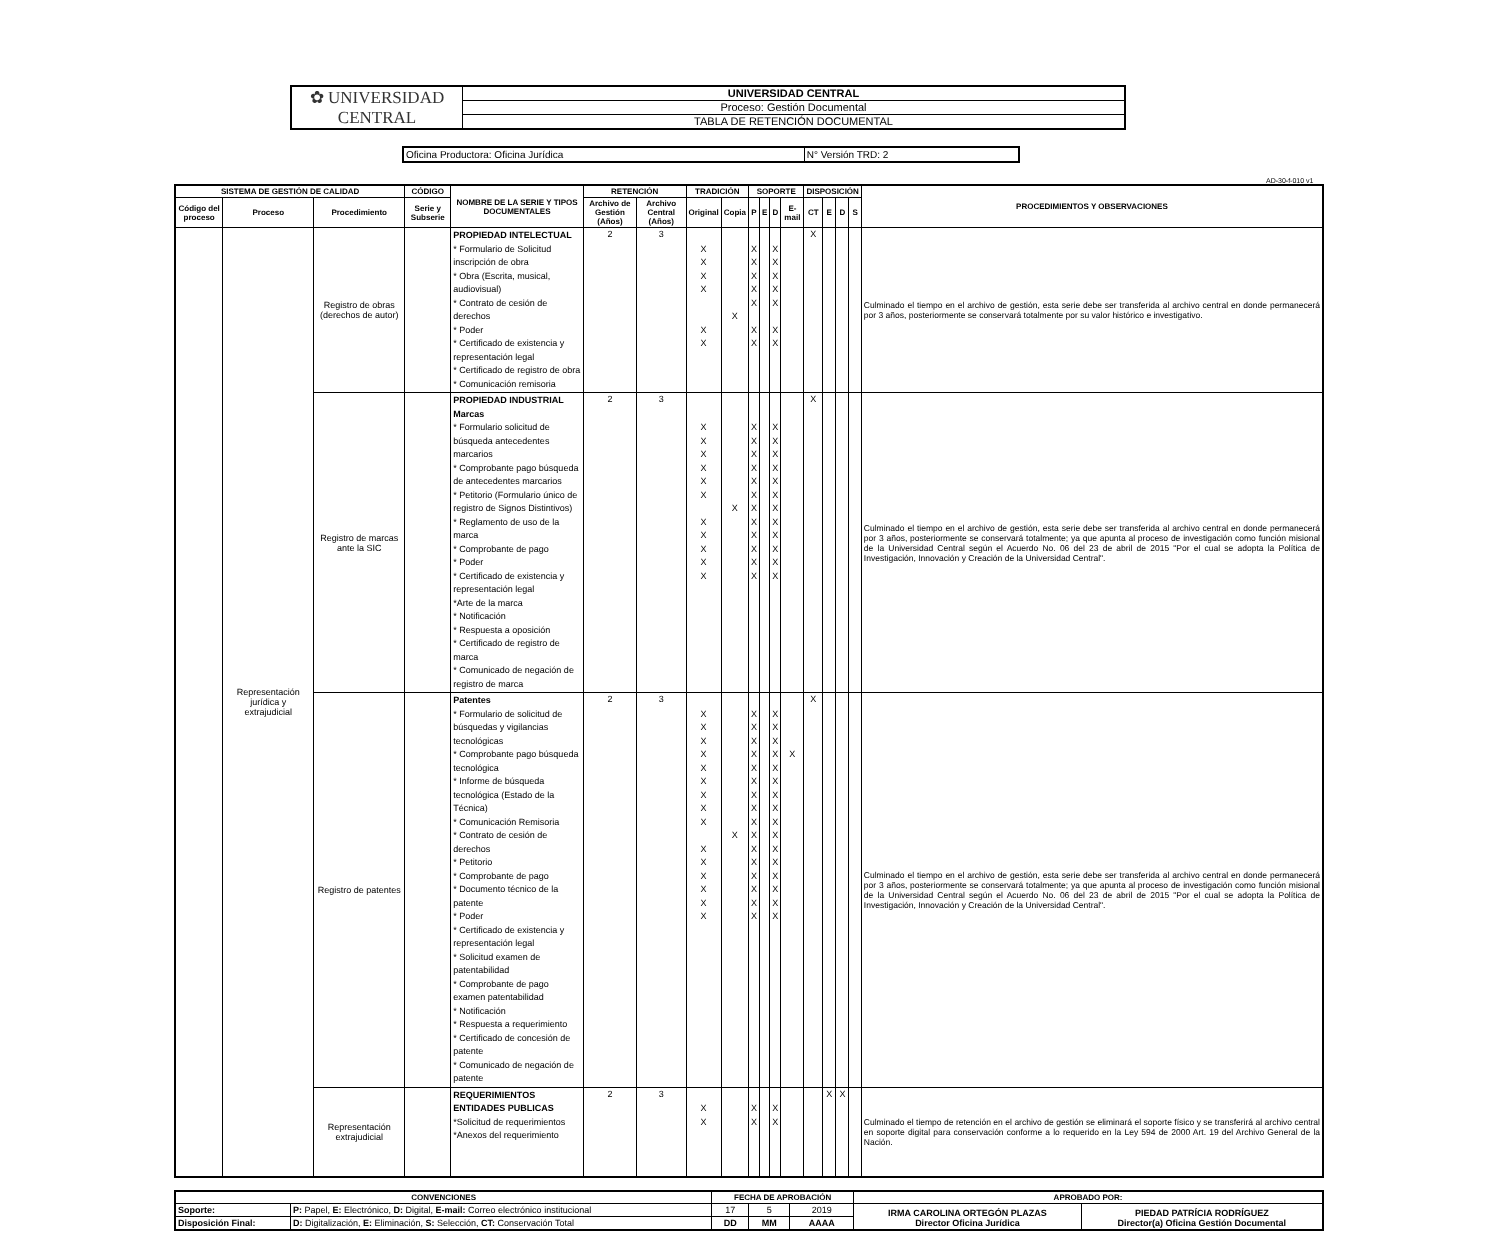| ✿ UNIVERSIDAD CENTRAL | UNIVERSIDAD CENTRAL |
| | Proceso: Gestión Documental |
| | TABLA DE RETENCIÓN DOCUMENTAL |
| Oficina Productora: Oficina Jurídica | N° Versión TRD: 2 |
AD-30-f-010 v1
| SISTEMA DE GESTIÓN DE CALIDAD | | | CÓDIGO | NOMBRE DE LA SERIE Y TIPOS DOCUMENTALES | RETENCIÓN | | TRADICIÓN | | SOPORTE | | | | DISPOSICIÓN | | | | PROCEDIMIENTOS Y OBSERVACIONES |
| --- | --- | --- | --- | --- | --- | --- | --- | --- | --- | --- | --- | --- | --- | --- | --- | --- | --- |
| Código del proceso | Proceso | Procedimiento | Serie y Subserie | | Archivo de Gestión (Años) | Archivo Central (Años) | Original | Copia | P | E | D | E-mail | CT | E | D | S | |
| | Representación jurídica y extrajudicial | Registro de obras (derechos de autor) | | PROPIEDAD INTELECTUAL * Formulario de Solicitud inscripción de obra * Obra (Escrita, musical, audiovisual) * Contrato de cesión de derechos * Poder * Certificado de existencia y representación legal * Certificado de registro de obra * Comunicación remisoria | 2 | 3 | X X X X X X | X | X X X X X X X | | X X X X X X X | | X | | | | Culminado el tiempo en el archivo de gestión, esta serie debe ser transferida al archivo central en donde permanecerá por 3 años, posteriormente se conservará totalmente por su valor histórico e investigativo. |
| | | Registro de marcas ante la SIC | | PROPIEDAD INDUSTRIAL Marcas * Formulario solicitud de búsqueda antecedentes marcarios * Comprobante pago búsqueda de antecedentes marcarios * Petitorio (Formulario único de registro de Signos Distintivos) * Reglamento de uso de la marca * Comprobante de pago * Poder * Certificado de existencia y representación legal *Arte de la marca * Notificación * Respuesta a oposición * Certificado de registro de marca * Comunicado de negación de registro de marca | 2 | 3 | X X X X X X X X X X X | X | X X X X X X X X X X X X | | X X X X X X X X X X X X | | X | | | | Culminado el tiempo en el archivo de gestión, esta serie debe ser transferida al archivo central en donde permanecerá por 3 años, posteriormente se conservará totalmente; ya que apunta al proceso de investigación como función misional de la Universidad Central según el Acuerdo No. 06 del 23 de abril de 2015 "Por el cual se adopta la Política de Investigación, Innovación y Creación de la Universidad Central". |
| | | Registro de patentes | | Patentes * Formulario de solicitud de búsquedas y vigilancias tecnológicas * Comprobante pago búsqueda tecnológica * Informe de búsqueda tecnológica (Estado de la Técnica) * Comunicación Remisoria * Contrato de cesión de derechos * Petitorio * Comprobante de pago * Documento técnico de la patente * Poder * Certificado de existencia y representación legal * Solicitud examen de patentabilidad * Comprobante de pago examen patentabilidad * Notificación * Respuesta a requerimiento * Certificado de concesión de patente * Comunicado de negación de patente | 2 | 3 | X X X X X X X X X X X X X X X | X | X X X X X X X X X X X X X X X X | | X X X X X X X X X X X X X X X X | X | X | | | | Culminado el tiempo en el archivo de gestión, esta serie debe ser transferida al archivo central en donde permanecerá por 3 años, posteriormente se conservará totalmente; ya que apunta al proceso de investigación como función misional de la Universidad Central según el Acuerdo No. 06 del 23 de abril de 2015 "Por el cual se adopta la Política de Investigación, Innovación y Creación de la Universidad Central". |
| | | Representación extrajudicial | | REQUERIMIENTOS ENTIDADES PUBLICAS *Solicitud de requerimientos *Anexos del requerimiento | 2 | 3 | X X | | X X | | X X | | | X | X | | Culminado el tiempo de retención en el archivo de gestión se eliminará el soporte físico y se transferirá al archivo central en soporte digital para conservación conforme a lo requerido en la Ley 594 de 2000 Art. 19 del Archivo General de la Nación. |
| CONVENCIONES | | FECHA DE APROBACIÓN | | | APROBADO POR: | |
| --- | --- | --- | --- | --- | --- | --- |
| Soporte: | P: Papel, E: Electrónico, D: Digital, E-mail: Correo electrónico institucional | 17 | 5 | 2019 | IRMA CAROLINA ORTEGÓN PLAZAS Director Oficina Jurídica | PIEDAD PATRÍCIA RODRÍGUEZ Director(a) Oficina Gestión Documental |
| Disposición Final: | D: Digitalización, E: Eliminación, S: Selección, CT: Conservación Total | DD | MM | AAAA | | |